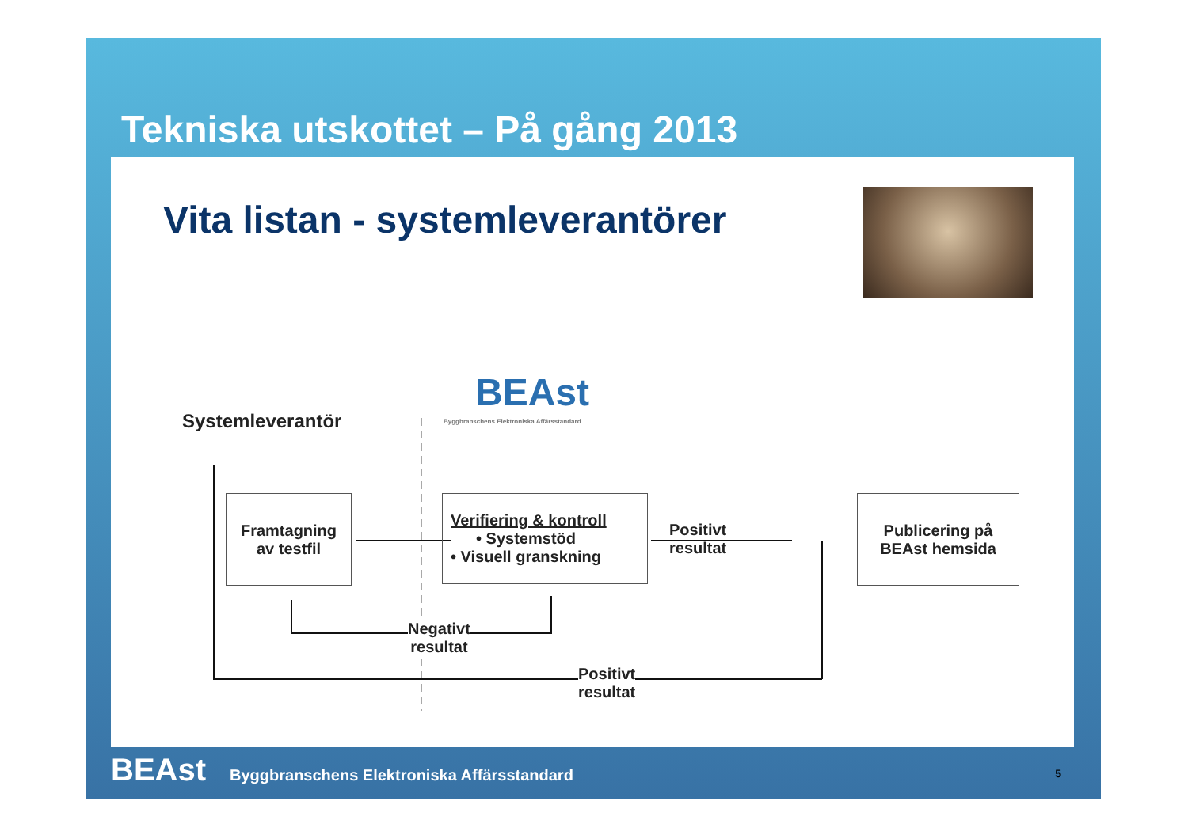Tekniska utskottet – På gång 2013
Vita listan - systemleverantörer
BEAst
Byggbranschens Elektroniska Affärsstandard
Systemleverantör
Framtagning
av testfil
Verifiering & kontroll
• Systemstöd
• Visuell granskning
Positivt
resultat
Publicering på
BEAst hemsida
Negativt
resultat
Positivt
resultat
BEAst Byggbranschens Elektroniska Affärsstandard 5